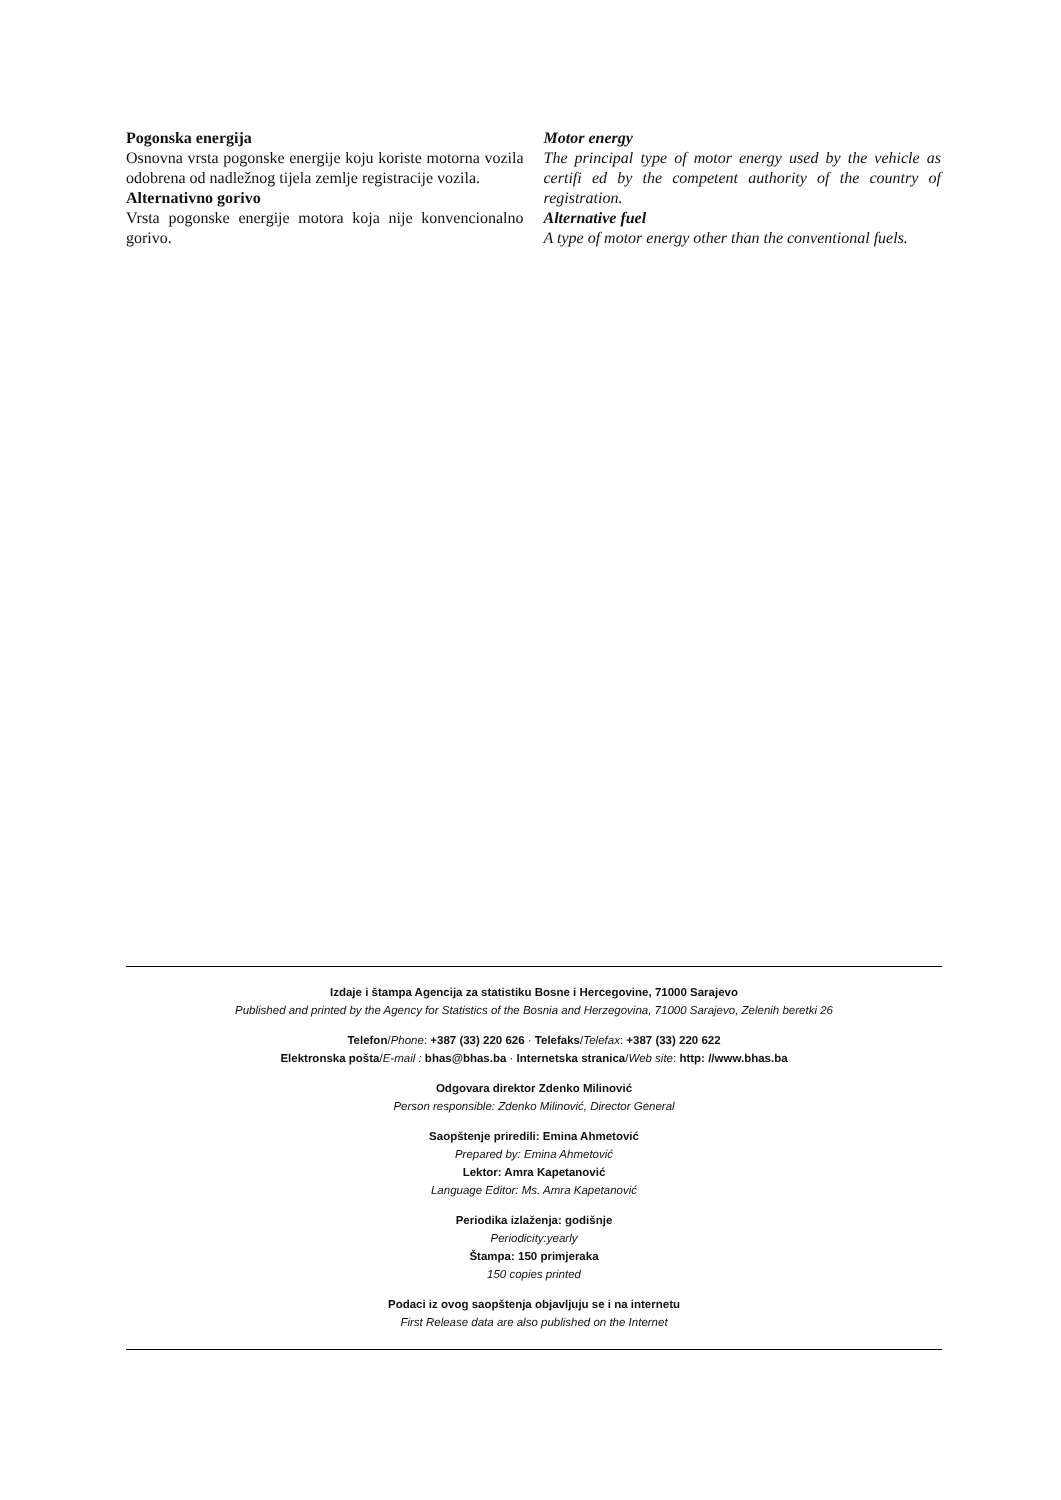Pogonska energija
Osnovna vrsta pogonske energije koju koriste motorna vozila odobrena od nadležnog tijela zemlje registracije vozila.
Alternativno gorivo
Vrsta pogonske energije motora koja nije konvencionalno gorivo.
Motor energy
The principal type of motor energy used by the vehicle as certifi ed by the competent authority of the country of registration.
Alternative fuel
A type of motor energy other than the conventional fuels.
Izdaje i štampa Agencija za statistiku Bosne i Hercegovine, 71000 Sarajevo
Published and printed by the Agency for Statistics of the Bosnia and Herzegovina, 71000 Sarajevo, Zelenih beretki 26
Telefon/Phone: +387 (33) 220 626 · Telefaks/Telefax: +387 (33) 220 622
Elektronska pošta/E-mail : bhas@bhas.ba · Internetska stranica/Web site: http: //www.bhas.ba
Odgovara direktor Zdenko Milinović
Person responsible: Zdenko Milinović, Director General
Saopštenje priredili: Emina Ahmetović
Prepared by: Emina Ahmetović
Lektor: Amra Kapetanović
Language Editor: Ms. Amra Kapetanović
Periodika izlaženja: godišnje
Periodicity:yearly
Štampa: 150 primjeraka
150 copies printed
Podaci iz ovog saopštenja objavljuju se i na internetu
First Release data are also published on the Internet